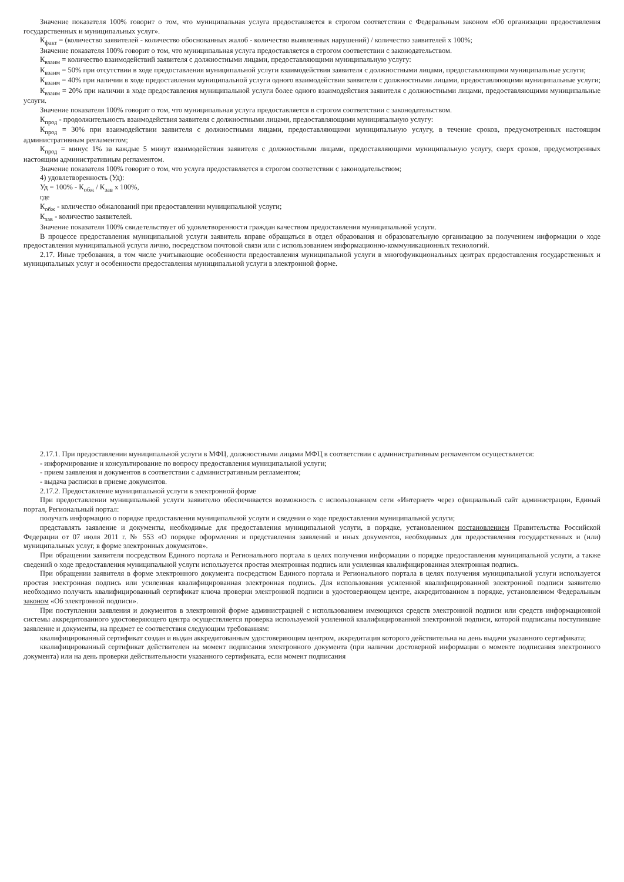Значение показателя 100% говорит о том, что муниципальная услуга предоставляется в строгом соответствии с Федеральным законом «Об организации предоставления государственных и муниципальных услуг».
К<sub>факт</sub> = (количество заявителей - количество обоснованных жалоб - количество выявленных нарушений) / количество заявителей х 100%;
Значение показателя 100% говорит о том, что муниципальная услуга предоставляется в строгом соответствии с законодательством.
К<sub>взаим</sub> = количество взаимодействий заявителя с должностными лицами, предоставляющими муниципальную услугу:
К<sub>взаим</sub> = 50% при отсутствии в ходе предоставления муниципальной услуги взаимодействия заявителя с должностными лицами, предоставляющими муниципальные услуги;
К<sub>взаим</sub> = 40% при наличии в ходе предоставления муниципальной услуги одного взаимодействия заявителя с должностными лицами, предоставляющими муниципальные услуги;
К<sub>взаим</sub> = 20% при наличии в ходе предоставления муниципальной услуги более одного взаимодействия заявителя с должностными лицами, предоставляющими муниципальные услуги.
Значение показателя 100% говорит о том, что муниципальная услуга предоставляется в строгом соответствии с законодательством.
К<sub>прод</sub> - продолжительность взаимодействия заявителя с должностными лицами, предоставляющими муниципальную услугу:
К<sub>прод</sub> = 30% при взаимодействии заявителя с должностными лицами, предоставляющими муниципальную услугу, в течение сроков, предусмотренных настоящим административным регламентом;
К<sub>прод</sub> = минус 1% за каждые 5 минут взаимодействия заявителя с должностными лицами, предоставляющими муниципальную услугу, сверх сроков, предусмотренных настоящим административным регламентом.
Значение показателя 100% говорит о том, что услуга предоставляется в строгом соответствии с законодательством;
4) удовлетворенность (Уд):
Уд = 100% - К<sub>обж</sub> / К<sub>зав</sub> х 100%,
где
К<sub>обж</sub> - количество обжалований при предоставлении муниципальной услуги;
К<sub>зав</sub> - количество заявителей.
Значение показателя 100% свидетельствует об удовлетворенности граждан качеством предоставления муниципальной услуги.
В процессе предоставления муниципальной услуги заявитель вправе обращаться в отдел образования и образовательную организацию за получением информации о ходе предоставления муниципальной услуги лично, посредством почтовой связи или с использованием информационно-коммуникационных технологий.
2.17. Иные требования, в том числе учитывающие особенности предоставления муниципальной услуги в многофункциональных центрах предоставления государственных и муниципальных услуг и особенности предоставления муниципальной услуги в электронной форме.
2.17.1. При предоставлении муниципальной услуги в МФЦ, должностными лицами МФЦ в соответствии с административным регламентом осуществляется:
- информирование и консультирование по вопросу предоставления муниципальной услуги;
- прием заявления и документов в соответствии с административным регламентом;
- выдача расписки в приеме документов.
2.17.2. Предоставление муниципальной услуги в электронной форме
При предоставлении муниципальной услуги заявителю обеспечивается возможность с использованием сети «Интернет» через официальный сайт администрации, Единый портал, Региональный портал:
получать информацию о порядке предоставления муниципальной услуги и сведения о ходе предоставления муниципальной услуги;
представлять заявление и документы, необходимые для предоставления муниципальной услуги, в порядке, установленном постановлением Правительства Российской Федерации от 07 июля 2011 г. № 553 «О порядке оформления и представления заявлений и иных документов, необходимых для предоставления государственных и (или) муниципальных услуг, в форме электронных документов».
При обращении заявителя посредством Единого портала и Регионального портала в целях получения информации о порядке предоставления муниципальной услуги, а также сведений о ходе предоставления муниципальной услуги используется простая электронная подпись или усиленная квалифицированная электронная подпись.
При обращении заявителя в форме электронного документа посредством Единого портала и Регионального портала в целях получения муниципальной услуги используется простая электронная подпись или усиленная квалифицированная электронная подпись. Для использования усиленной квалифицированной электронной подписи заявителю необходимо получить квалифицированный сертификат ключа проверки электронной подписи в удостоверяющем центре, аккредитованном в порядке, установленном Федеральным законом «Об электронной подписи».
При поступлении заявления и документов в электронной форме администрацией с использованием имеющихся средств электронной подписи или средств информационной системы аккредитованного удостоверяющего центра осуществляется проверка используемой усиленной квалифицированной электронной подписи, которой подписаны поступившие заявление и документы, на предмет ее соответствия следующим требованиям:
квалифицированный сертификат создан и выдан аккредитованным удостоверяющим центром, аккредитация которого действительна на день выдачи указанного сертификата;
квалифицированный сертификат действителен на момент подписания электронного документа (при наличии достоверной информации о моменте подписания электронного документа) или на день проверки действительности указанного сертификата, если момент подписания